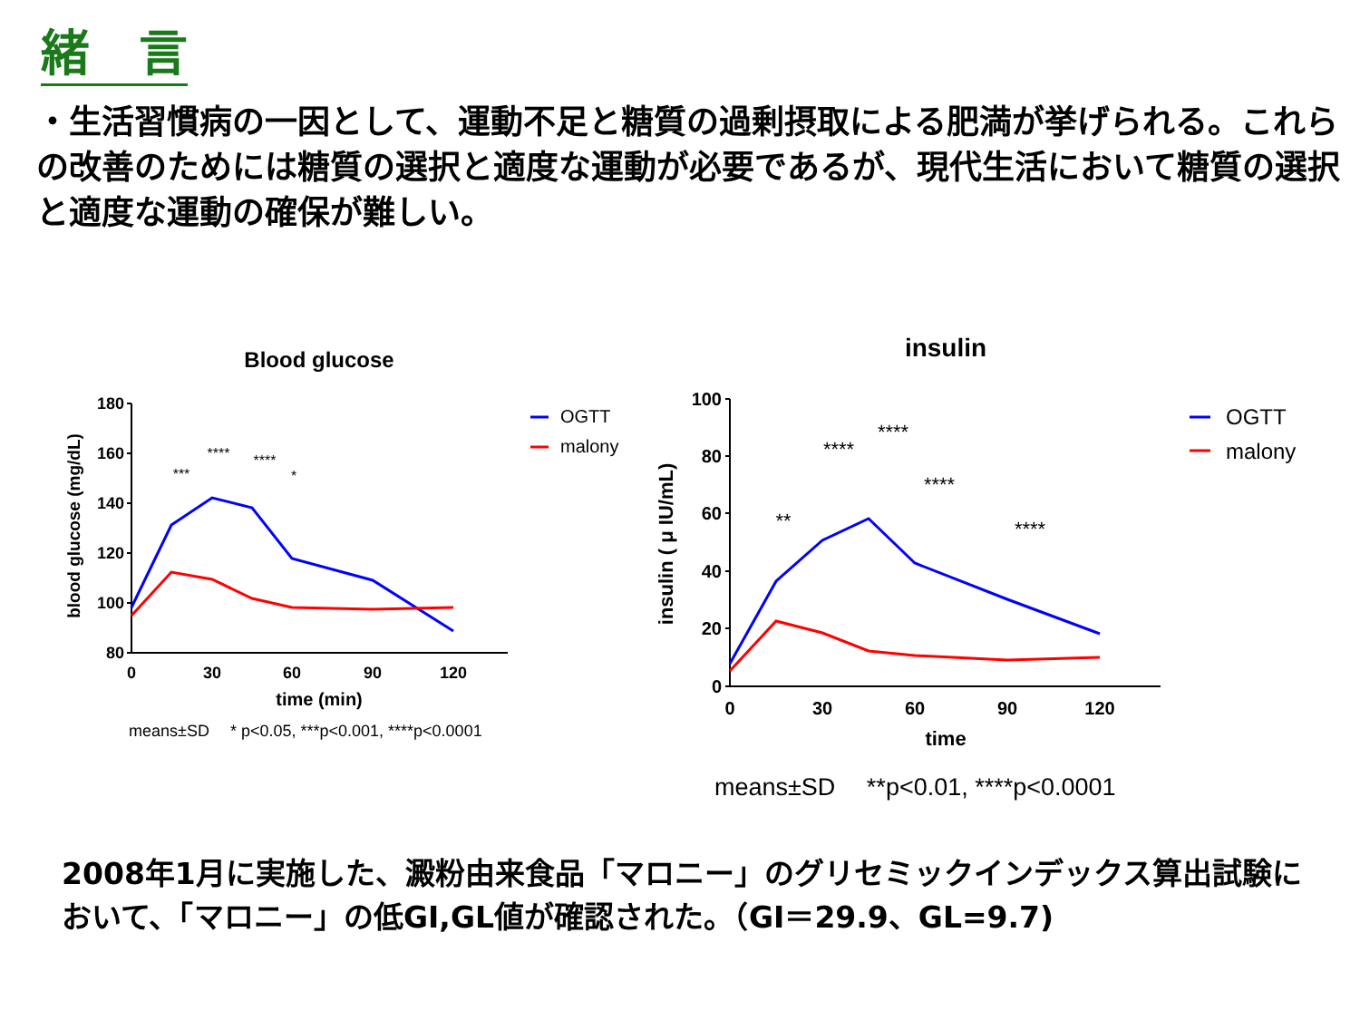緒　言
・生活習慣病の一因として、運動不足と糖質の過剰摂取による肥満が挙げられる。これらの改善のためには糖質の選択と適度な運動が必要であるが、現代生活において糖質の選択と適度な運動の確保が難しい。
Blood glucose
180
160
140
120
100
80
0
30
60
90
120
time (min)
blood glucose (mg/dL)
***
****
****
*
means±SD　 * p<0.05, ***p<0.001, ****p<0.0001
OGTT
malony
insulin
100
80
60
40
20
0
0
30
60
90
120
time
insulin ( μ IU/mL)
**
****
****
****
****
means±SD　 **p<0.01, ****p<0.0001
OGTT
malony
2008年1月に実施した、澱粉由来食品「マロニー」のグリセミックインデックス算出試験において、「マロニー」の低GI,GL値が確認された。（GI＝29.9、GL=9.7)